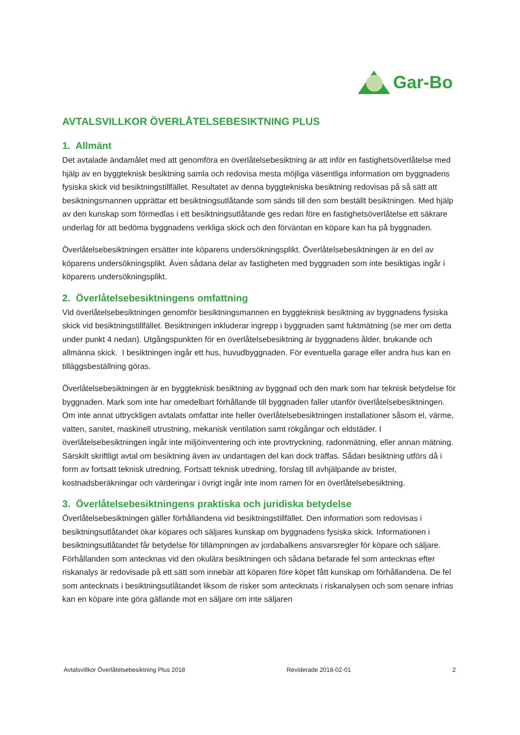Gar-Bo
AVTALSVILLKOR ÖVERLÅTELSEBESIKTNING PLUS
1. Allmänt
Det avtalade ändamålet med att genomföra en överlåtelsebesiktning är att inför en fastighetsöverlåtelse med hjälp av en byggteknisk besiktning samla och redovisa mesta möjliga väsentliga information om byggnadens fysiska skick vid besiktningstillfället. Resultatet av denna byggtekniska besiktning redovisas på så sätt att besiktningsmannen upprättar ett besiktningsutlåtande som sänds till den som beställt besiktningen. Med hjälp av den kunskap som förmedlas i ett besiktningsutlåtande ges redan före en fastighetsöverlåtelse ett säkrare underlag för att bedöma byggnadens verkliga skick och den förväntan en köpare kan ha på byggnaden.
Överlåtelsebesiktningen ersätter inte köparens undersökningsplikt. Överlåtelsebesiktningen är en del av köparens undersökningsplikt. Även sådana delar av fastigheten med byggnaden som inte besiktigas ingår i köparens undersökningsplikt.
2. Överlåtelsebesiktningens omfattning
Vid överlåtelsebesiktningen genomför besiktningsmannen en byggteknisk besiktning av byggnadens fysiska skick vid besiktningstillfället. Besiktningen inkluderar ingrepp i byggnaden samt fuktmätning (se mer om detta under punkt 4 nedan). Utgångspunkten för en överlåtelsebesiktning är byggnadens ålder, brukande och allmänna skick. I besiktningen ingår ett hus, huvudbyggnaden. För eventuella garage eller andra hus kan en tilläggsbeställning göras.
Överlåtelsebesiktningen är en byggteknisk besiktning av byggnad och den mark som har teknisk betydelse för byggnaden. Mark som inte har omedelbart förhållande till byggnaden faller utanför överlåtelsebesiktningen. Om inte annat uttryckligen avtalats omfattar inte heller överlåtelsebesiktningen installationer såsom el, värme, vatten, sanitet, maskinell utrustning, mekanisk ventilation samt rökgångar och eldstäder. I överlåtelsebesiktningen ingår inte miljöinventering och inte provtryckning, radonmätning, eller annan mätning. Särskilt skriftligt avtal om besiktning även av undantagen del kan dock träffas. Sådan besiktning utförs då i form av fortsatt teknisk utredning, Fortsatt teknisk utredning, förslag till avhjälpande av brister, kostnadsberäkningar och värderingar i övrigt ingår inte inom ramen för en överlåtelsebesiktning.
3. Överlåtelsebesiktningens praktiska och juridiska betydelse
Överlåtelsebesiktningen gäller förhållandena vid besiktningstillfället. Den information som redovisas i besiktningsutlåtandet ökar köpares och säljares kunskap om byggnadens fysiska skick. Informationen i besiktningsutlåtandet får betydelse för tillämpningen av jordabalkens ansvarsregler för köpare och säljare. Förhållanden som antecknas vid den okulära besiktningen och sådana befarade fel som antecknas efter riskanalys är redovisade på ett sätt som innebär att köparen före köpet fått kunskap om förhållandena. De fel som antecknats i besiktningsutlåtandet liksom de risker som antecknats i riskanalysen och som senare infrias kan en köpare inte göra gällande mot en säljare om inte säljaren
Avtalsvillkor Överlåtelsebesiktning Plus 2018 Reviderade 2018-02-01 2